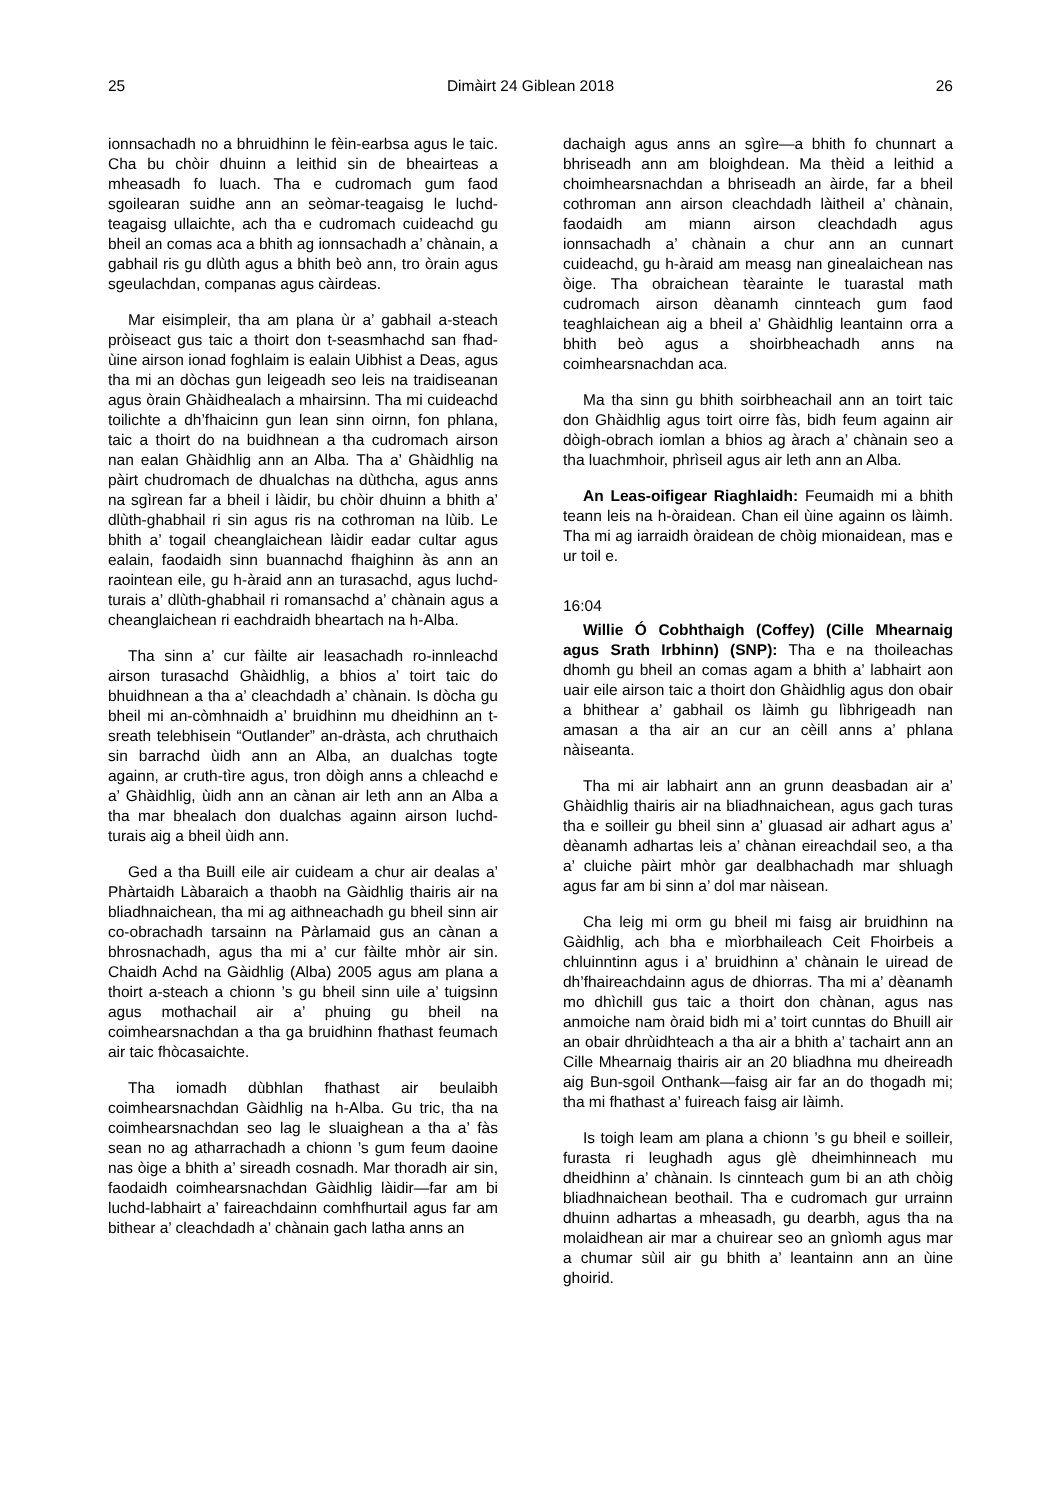25 Dimàirt 24 Giblean 2018 26
ionnsachadh no a bhruidhinn le fèin-earbsa agus le taic. Cha bu chòir dhuinn a leithid sin de bheairteas a mheasadh fo luach. Tha e cudromach gum faod sgoilearan suidhe ann an seòmar-teagaisg le luchd-teagaisg ullaichte, ach tha e cudromach cuideachd gu bheil an comas aca a bhith ag ionnsachadh a’ chànain, a gabhail ris gu dlùth agus a bhith beò ann, tro òrain agus sgeulachdan, companas agus càirdeas.
Mar eisimpleir, tha am plana ùr a’ gabhail a-steach pròiseact gus taic a thoirt don t-seasmhachd san fhad-ùine airson ionad foghlaim is ealain Uibhist a Deas, agus tha mi an dòchas gun leigeadh seo leis na traidiseanan agus òrain Ghàidhealach a mhairsinn. Tha mi cuideachd toilichte a dh’fhaicinn gun lean sinn oirnn, fon phlana, taic a thoirt do na buidhnean a tha cudromach airson nan ealan Ghàidhlig ann an Alba. Tha a’ Ghàidhlig na pàirt chudromach de dhualchas na dùthcha, agus anns na sgìrean far a bheil i làidir, bu chòir dhuinn a bhith a’ dlùth-ghabhail ri sin agus ris na cothroman na lùib. Le bhith a’ togail cheanglaichean làidir eadar cultar agus ealain, faodaidh sinn buannachd fhaighinn às ann an raointean eile, gu h-àraid ann an turasachd, agus luchd-turais a’ dlùth-ghabhail ri romansachd a’ chànain agus a cheanglaichean ri eachdraidh bheartach na h-Alba.
Tha sinn a’ cur fàilte air leasachadh ro-innleachd airson turasachd Ghàidhlig, a bhios a’ toirt taic do bhuidhnean a tha a’ cleachdadh a’ chànain. Is dòcha gu bheil mi an-còmhnaidh a’ bruidhinn mu dheidhinn an t-sreath telebhisein “Outlander” an-dràsta, ach chruthaich sin barrachd ùidh ann an Alba, an dualchas togte againn, ar cruth-tìre agus, tron dòigh anns a chleachd e a’ Ghàidhlig, ùidh ann an cànan air leth ann an Alba a tha mar bhealach don dualchas againn airson luchd-turais aig a bheil ùidh ann.
Ged a tha Buill eile air cuideam a chur air dealas a’ Phàrtaidh Làbaraich a thaobh na Gàidhlig thairis air na bliadhnaichean, tha mi ag aithneachadh gu bheil sinn air co-obrachadh tarsainn na Pàrlamaid gus an cànan a bhrosnachadh, agus tha mi a’ cur fàilte mhòr air sin. Chaidh Achd na Gàidhlig (Alba) 2005 agus am plana a thoirt a-steach a chionn ’s gu bheil sinn uile a’ tuigsinn agus mothachail air a’ phuing gu bheil na coimhearsnachdan a tha ga bruidhinn fhathast feumach air taic fhòcasaichte.
Tha iomadh dùbhlan fhathast air beulaibh coimhearsnachdan Gàidhlig na h-Alba. Gu tric, tha na coimhearsnachdan seo lag le sluaighean a tha a’ fàs sean no ag atharrachadh a chionn ’s gum feum daoine nas òige a bhith a’ sireadh cosnadh. Mar thoradh air sin, faodaidh coimhearsnachdan Gàidhlig làidir—far am bi luchd-labhairt a’ faireachdainn comhfhurtail agus far am bithear a’ cleachdadh a’ chànain gach latha anns an
dachaigh agus anns an sgìre—a bhith fo chunnart a bhriseadh ann am bloighdean. Ma thèid a leithid a choimhearsnachdan a bhriseadh an àirde, far a bheil cothroman ann airson cleachdadh làitheil a’ chànain, faodaidh am miann airson cleachdadh agus ionnsachadh a’ chànain a chur ann an cunnart cuideachd, gu h-àraid am measg nan ginealaichean nas òige. Tha obraichean tèarainte le tuarastal math cudromach airson dèanamh cinnteach gum faod teaghlaichean aig a bheil a’ Ghàidhlig leantainn orra a bhith beò agus a shoirbheachadh anns na coimhearsnachdan aca.
Ma tha sinn gu bhith soirbheachail ann an toirt taic don Ghàidhlig agus toirt oirre fàs, bidh feum againn air dòigh-obrach iomlan a bhios ag àrach a’ chànain seo a tha luachmhoir, phrìseil agus air leth ann an Alba.
An Leas-oifigear Riaghlaidh: Feumaidh mi a bhith teann leis na h-òraidean. Chan eil ùine againn os làimh. Tha mi ag iarraidh òraidean de chòig mionaidean, mas e ur toil e.
16:04
Willie Ó Cobhthaigh (Coffey) (Cille Mhearnaig agus Srath Irbhinn) (SNP): Tha e na thoileachas dhomh gu bheil an comas agam a bhith a’ labhairt aon uair eile airson taic a thoirt don Ghàidhlig agus don obair a bhithear a’ gabhail os làimh gu lìbhrigeadh nan amasan a tha air an cur an cèill anns a’ phlana nàiseanta.
Tha mi air labhairt ann an grunn deasbadan air a’ Ghàidhlig thairis air na bliadhnaichean, agus gach turas tha e soilleir gu bheil sinn a’ gluasad air adhart agus a’ dèanamh adhartas leis a’ chànan eireachdail seo, a tha a’ cluiche pàirt mhòr gar dealbhachadh mar shluagh agus far am bi sinn a’ dol mar nàisean.
Cha leig mi orm gu bheil mi faisg air bruidhinn na Gàidhlig, ach bha e mìorbhaileach Ceit Fhoirbeis a chluinntinn agus i a’ bruidhinn a’ chànain le uiread de dh’fhaireachdainn agus de dhiorras. Tha mi a’ dèanamh mo dhìchill gus taic a thoirt don chànan, agus nas anmoiche nam òraid bidh mi a’ toirt cunntas do Bhuill air an obair dhrùidhteach a tha air a bhith a’ tachairt ann an Cille Mhearnaig thairis air an 20 bliadhna mu dheireadh aig Bun-sgoil Onthank—faisg air far an do thogadh mi; tha mi fhathast a’ fuireach faisg air làimh.
Is toigh leam am plana a chionn ’s gu bheil e soilleir, furasta ri leughadh agus glè dheimhinneach mu dheidhinn a’ chànain. Is cinnteach gum bi an ath chòig bliadhnaichean beothail. Tha e cudromach gur urrainn dhuinn adhartas a mheasadh, gu dearbh, agus tha na molaidhean air mar a chuirear seo an gnìomh agus mar a chumar sùil air gu bhith a’ leantainn ann an ùine ghoirid.